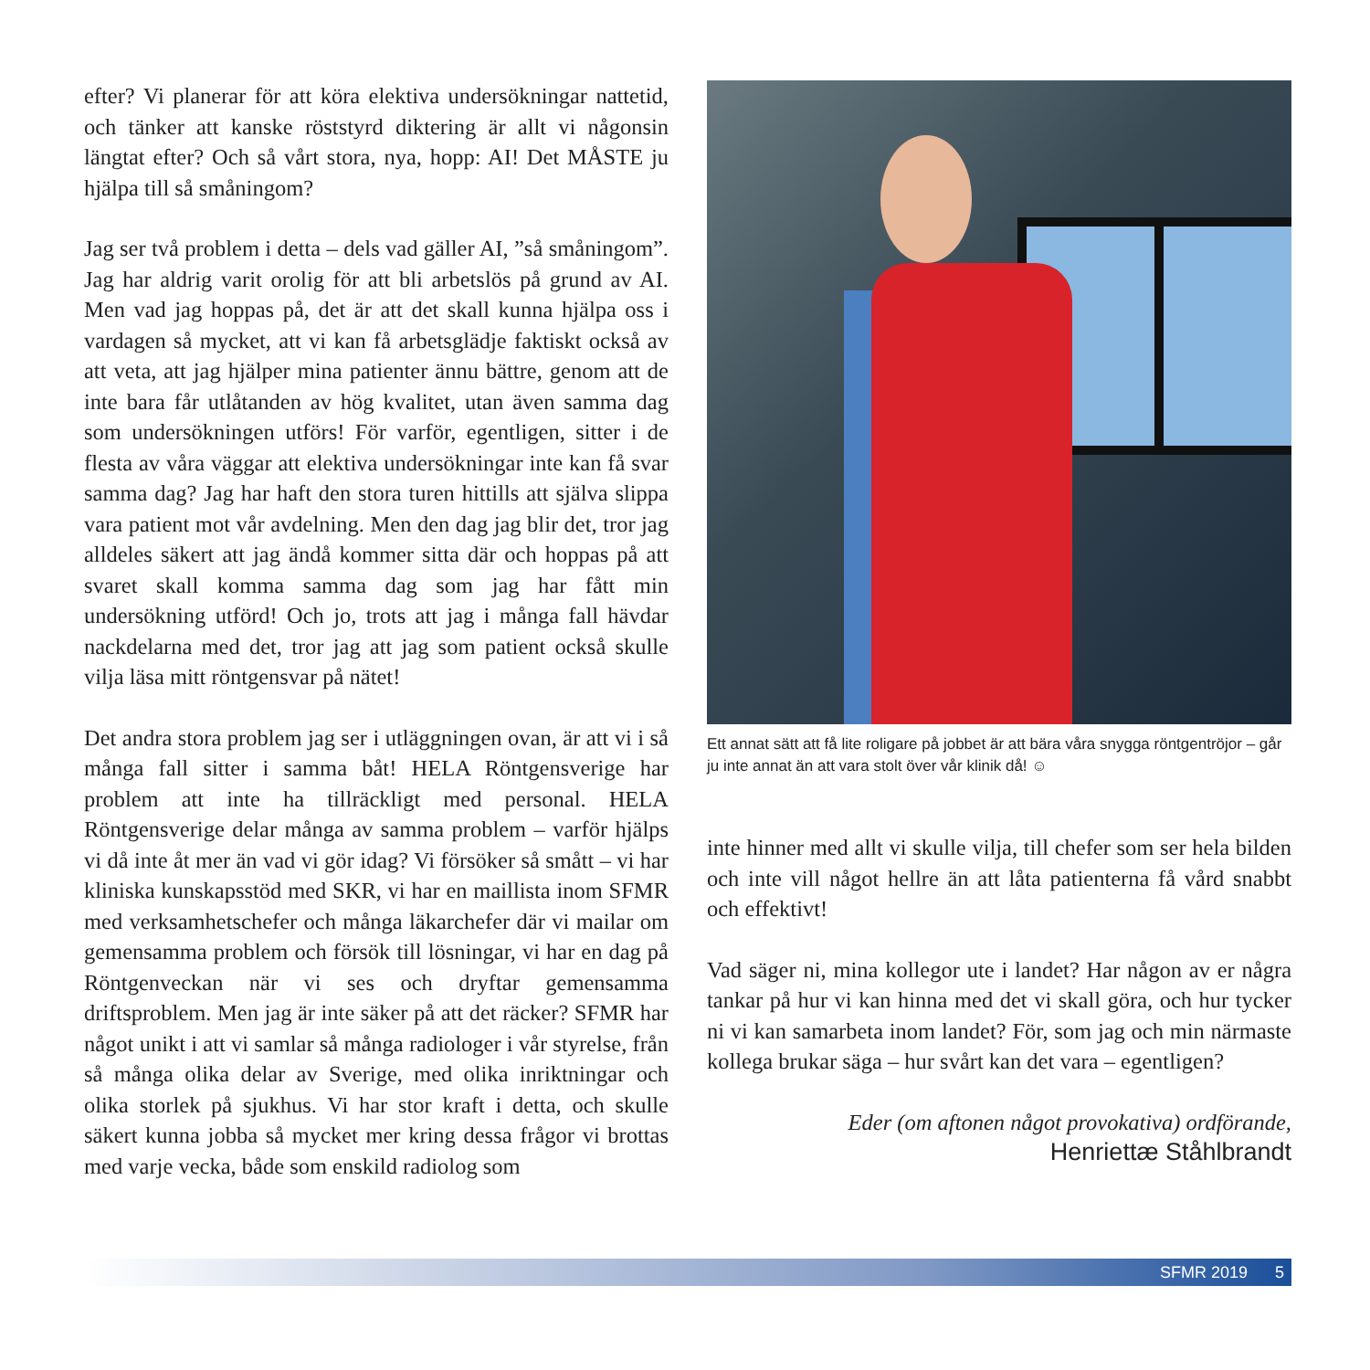efter? Vi planerar för att köra elektiva undersökningar nattetid, och tänker att kanske röststyrd diktering är allt vi någonsin längtat efter? Och så vårt stora, nya, hopp: AI! Det MÅSTE ju hjälpa till så småningom?
Jag ser två problem i detta – dels vad gäller AI, ”så småningom”. Jag har aldrig varit orolig för att bli arbetslös på grund av AI. Men vad jag hoppas på, det är att det skall kunna hjälpa oss i vardagen så mycket, att vi kan få arbetsglädje faktiskt också av att veta, att jag hjälper mina patienter ännu bättre, genom att de inte bara får utlåtanden av hög kvalitet, utan även samma dag som undersökningen utförs! För varför, egentligen, sitter i de flesta av våra väggar att elektiva undersökningar inte kan få svar samma dag? Jag har haft den stora turen hittills att själva slippa vara patient mot vår avdelning. Men den dag jag blir det, tror jag alldeles säkert att jag ändå kommer sitta där och hoppas på att svaret skall komma samma dag som jag har fått min undersökning utförd! Och jo, trots att jag i många fall hävdar nackdelarna med det, tror jag att jag som patient också skulle vilja läsa mitt röntgensvar på nätet!
Det andra stora problem jag ser i utläggningen ovan, är att vi i så många fall sitter i samma båt! HELA Röntgensverige har problem att inte ha tillräckligt med personal. HELA Röntgensverige delar många av samma problem – varför hjälps vi då inte åt mer än vad vi gör idag? Vi försöker så smått – vi har kliniska kunskapsstöd med SKR, vi har en maillista inom SFMR med verksamhetschefer och många läkarchefer där vi mailar om gemensamma problem och försök till lösningar, vi har en dag på Röntgenveckan när vi ses och dryftar gemensamma driftsproblem. Men jag är inte säker på att det räcker? SFMR har något unikt i att vi samlar så många radiologer i vår styrelse, från så många olika delar av Sverige, med olika inriktningar och olika storlek på sjukhus. Vi har stor kraft i detta, och skulle säkert kunna jobba så mycket mer kring dessa frågor vi brottas med varje vecka, både som enskild radiolog som
Ett annat sätt att få lite roligare på jobbet är att bära våra snygga röntgentröjor – går ju inte annat än att vara stolt över vår klinik då! ☺
inte hinner med allt vi skulle vilja, till chefer som ser hela bilden och inte vill något hellre än att låta patienterna få vård snabbt och effektivt!
Vad säger ni, mina kollegor ute i landet? Har någon av er några tankar på hur vi kan hinna med det vi skall göra, och hur tycker ni vi kan samarbeta inom landet? För, som jag och min närmaste kollega brukar säga – hur svårt kan det vara – egentligen?
Eder (om aftonen något provokativa) ordförande,
Henriettæ Ståhlbrandt
SFMR 2019 5